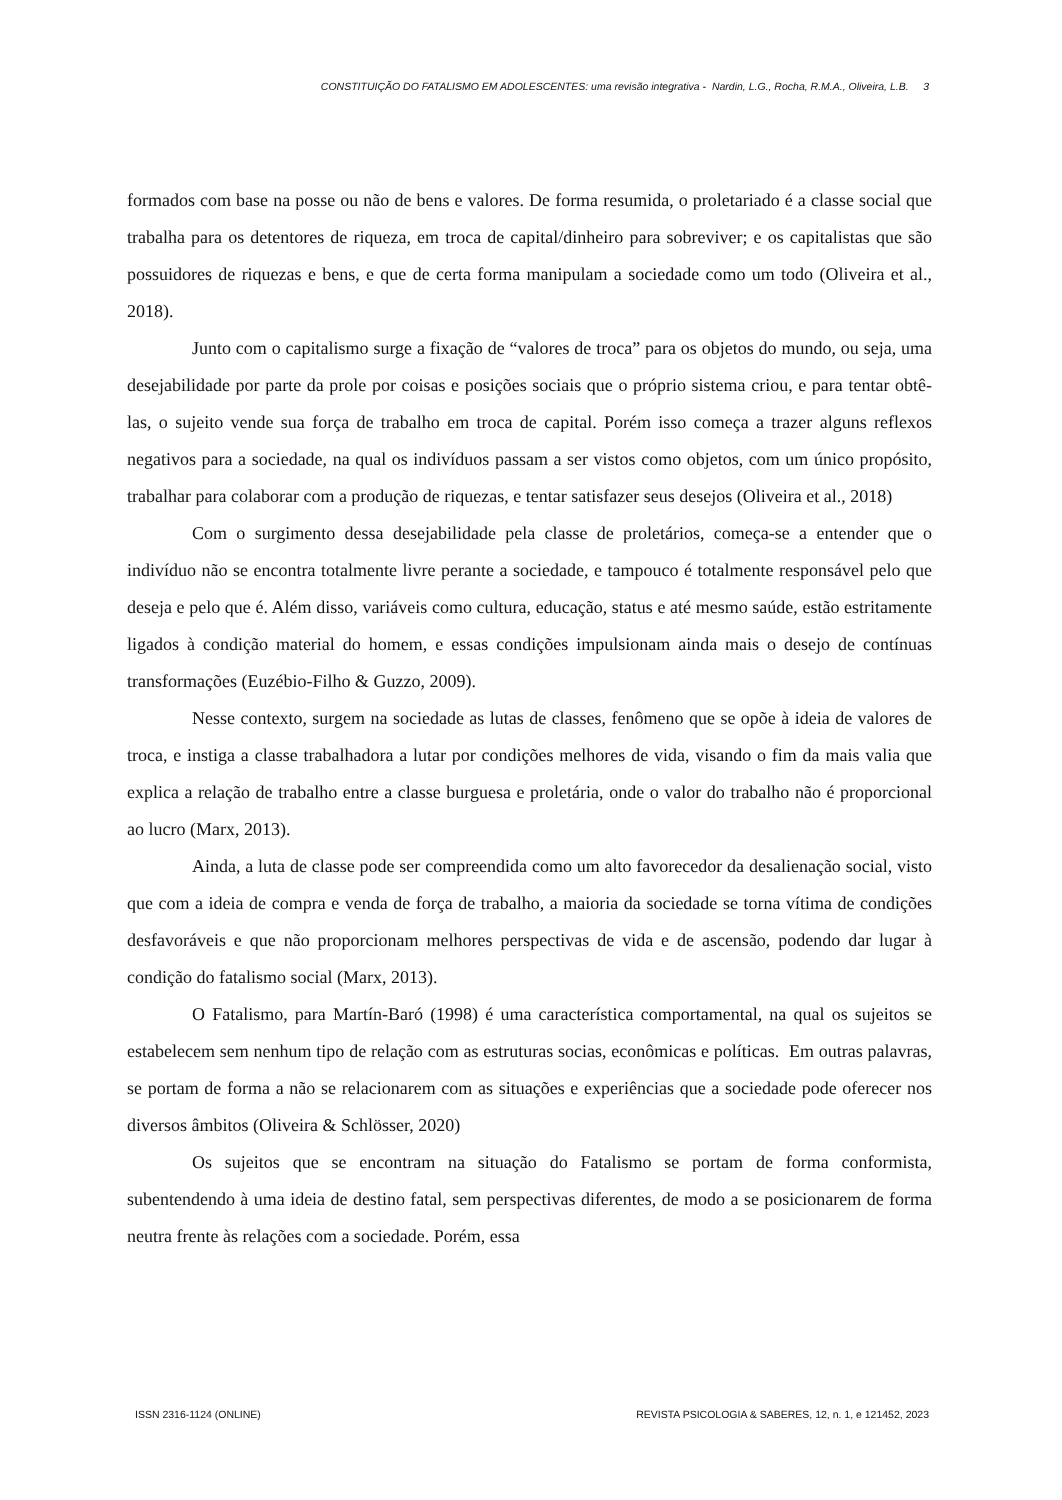CONSTITUIÇÃO DO FATALISMO EM ADOLESCENTES: uma revisão integrativa - Nardin, L.G., Rocha, R.M.A., Oliveira, L.B. 3
formados com base na posse ou não de bens e valores. De forma resumida, o proletariado é a classe social que trabalha para os detentores de riqueza, em troca de capital/dinheiro para sobreviver; e os capitalistas que são possuidores de riquezas e bens, e que de certa forma manipulam a sociedade como um todo (Oliveira et al., 2018).
Junto com o capitalismo surge a fixação de “valores de troca” para os objetos do mundo, ou seja, uma desejabilidade por parte da prole por coisas e posições sociais que o próprio sistema criou, e para tentar obtê-las, o sujeito vende sua força de trabalho em troca de capital. Porém isso começa a trazer alguns reflexos negativos para a sociedade, na qual os indivíduos passam a ser vistos como objetos, com um único propósito, trabalhar para colaborar com a produção de riquezas, e tentar satisfazer seus desejos (Oliveira et al., 2018)
Com o surgimento dessa desejabilidade pela classe de proletários, começa-se a entender que o indivíduo não se encontra totalmente livre perante a sociedade, e tampouco é totalmente responsável pelo que deseja e pelo que é. Além disso, variáveis como cultura, educação, status e até mesmo saúde, estão estritamente ligados à condição material do homem, e essas condições impulsionam ainda mais o desejo de contínuas transformações (Euzébio-Filho & Guzzo, 2009).
Nesse contexto, surgem na sociedade as lutas de classes, fenômeno que se opõe à ideia de valores de troca, e instiga a classe trabalhadora a lutar por condições melhores de vida, visando o fim da mais valia que explica a relação de trabalho entre a classe burguesa e proletária, onde o valor do trabalho não é proporcional ao lucro (Marx, 2013).
Ainda, a luta de classe pode ser compreendida como um alto favorecedor da desalienação social, visto que com a ideia de compra e venda de força de trabalho, a maioria da sociedade se torna vítima de condições desfavoráveis e que não proporcionam melhores perspectivas de vida e de ascensão, podendo dar lugar à condição do fatalismo social (Marx, 2013).
O Fatalismo, para Martín-Baró (1998) é uma característica comportamental, na qual os sujeitos se estabelecem sem nenhum tipo de relação com as estruturas socias, econômicas e políticas. Em outras palavras, se portam de forma a não se relacionarem com as situações e experiências que a sociedade pode oferecer nos diversos âmbitos (Oliveira & Schlösser, 2020)
Os sujeitos que se encontram na situação do Fatalismo se portam de forma conformista, subentendendo à uma ideia de destino fatal, sem perspectivas diferentes, de modo a se posicionarem de forma neutra frente às relações com a sociedade. Porém, essa
ISSN 2316-1124 (ONLINE) REVISTA PSICOLOGIA & SABERES, 12, n. 1, e 121452, 2023